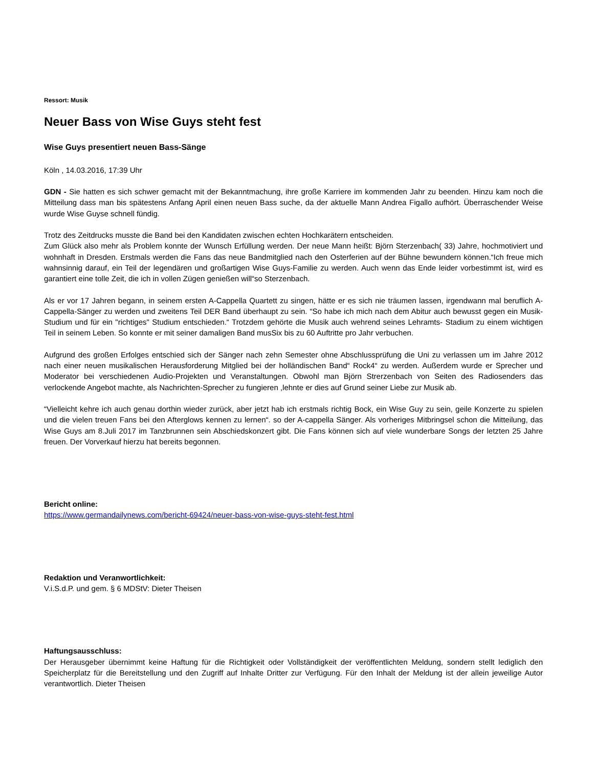Ressort: Musik
Neuer Bass von Wise Guys steht fest
Wise Guys presentiert neuen Bass-Sänge
Köln , 14.03.2016, 17:39 Uhr
GDN - Sie hatten es sich schwer gemacht mit der Bekanntmachung, ihre große Karriere im kommenden Jahr zu beenden. Hinzu kam noch die Mitteilung dass man bis spätestens Anfang April einen neuen Bass suche, da der aktuelle Mann Andrea Figallo aufhört. Überraschender Weise wurde Wise Guyse schnell fündig.
Trotz des Zeitdrucks musste die Band bei den Kandidaten zwischen echten Hochkarätern entscheiden.
Zum Glück also mehr als Problem konnte der Wunsch Erfüllung werden. Der neue Mann heißt: Björn Sterzenbach( 33) Jahre, hochmotiviert und wohnhaft in Dresden. Erstmals werden die Fans das neue Bandmitglied nach den Osterferien auf der Bühne bewundern können.“Ich freue mich wahnsinnig darauf, ein Teil der legendären und großartigen Wise Guys-Familie zu werden. Auch wenn das Ende leider vorbestimmt ist, wird es garantiert eine tolle Zeit, die ich in vollen Zügen genießen will“so Sterzenbach.
Als er vor 17 Jahren begann, in seinem ersten A-Cappella Quartett zu singen, hätte er es sich nie träumen lassen, irgendwann mal beruflich A-Cappella-Sänger zu werden und zweitens Teil DER Band überhaupt zu sein. “So habe ich mich nach dem Abitur auch bewusst gegen ein Musik-Studium und für ein "richtiges" Studium entschieden.“ Trotzdem gehörte die Musik auch wehrend seines Lehramts- Stadium zu einem wichtigen Teil in seinem Leben. So konnte er mit seiner damaligen Band musSix bis zu 60 Auftritte pro Jahr verbuchen.
Aufgrund des großen Erfolges entschied sich der Sänger nach zehn Semester ohne Abschlussprüfung die Uni zu verlassen um im Jahre 2012 nach einer neuen musikalischen Herausforderung Mitglied bei der holländischen Band“ Rock4“ zu werden. Außerdem wurde er Sprecher und Moderator bei verschiedenen Audio-Projekten und Veranstaltungen. Obwohl man Björn Strerzenbach von Seiten des Radiosenders das verlockende Angebot machte, als Nachrichten-Sprecher zu fungieren ,lehnte er dies auf Grund seiner Liebe zur Musik ab.
“Vielleicht kehre ich auch genau dorthin wieder zurück, aber jetzt hab ich erstmals richtig Bock, ein Wise Guy zu sein, geile Konzerte zu spielen und die vielen treuen Fans bei den Afterglows kennen zu lernen“. so der A-cappella Sänger. Als vorheriges Mitbringsel schon die Mitteilung, das Wise Guys am 8.Juli 2017 im Tanzbrunnen sein Abschiedskonzert gibt. Die Fans können sich auf viele wunderbare Songs der letzten 25 Jahre freuen. Der Vorverkauf hierzu hat bereits begonnen.
Bericht online:
https://www.germandailynews.com/bericht-69424/neuer-bass-von-wise-guys-steht-fest.html
Redaktion und Veranwortlichkeit:
V.i.S.d.P. und gem. § 6 MDStV: Dieter Theisen
Haftungsausschluss:
Der Herausgeber übernimmt keine Haftung für die Richtigkeit oder Vollständigkeit der veröffentlichten Meldung, sondern stellt lediglich den Speicherplatz für die Bereitstellung und den Zugriff auf Inhalte Dritter zur Verfügung. Für den Inhalt der Meldung ist der allein jeweilige Autor verantwortlich. Dieter Theisen